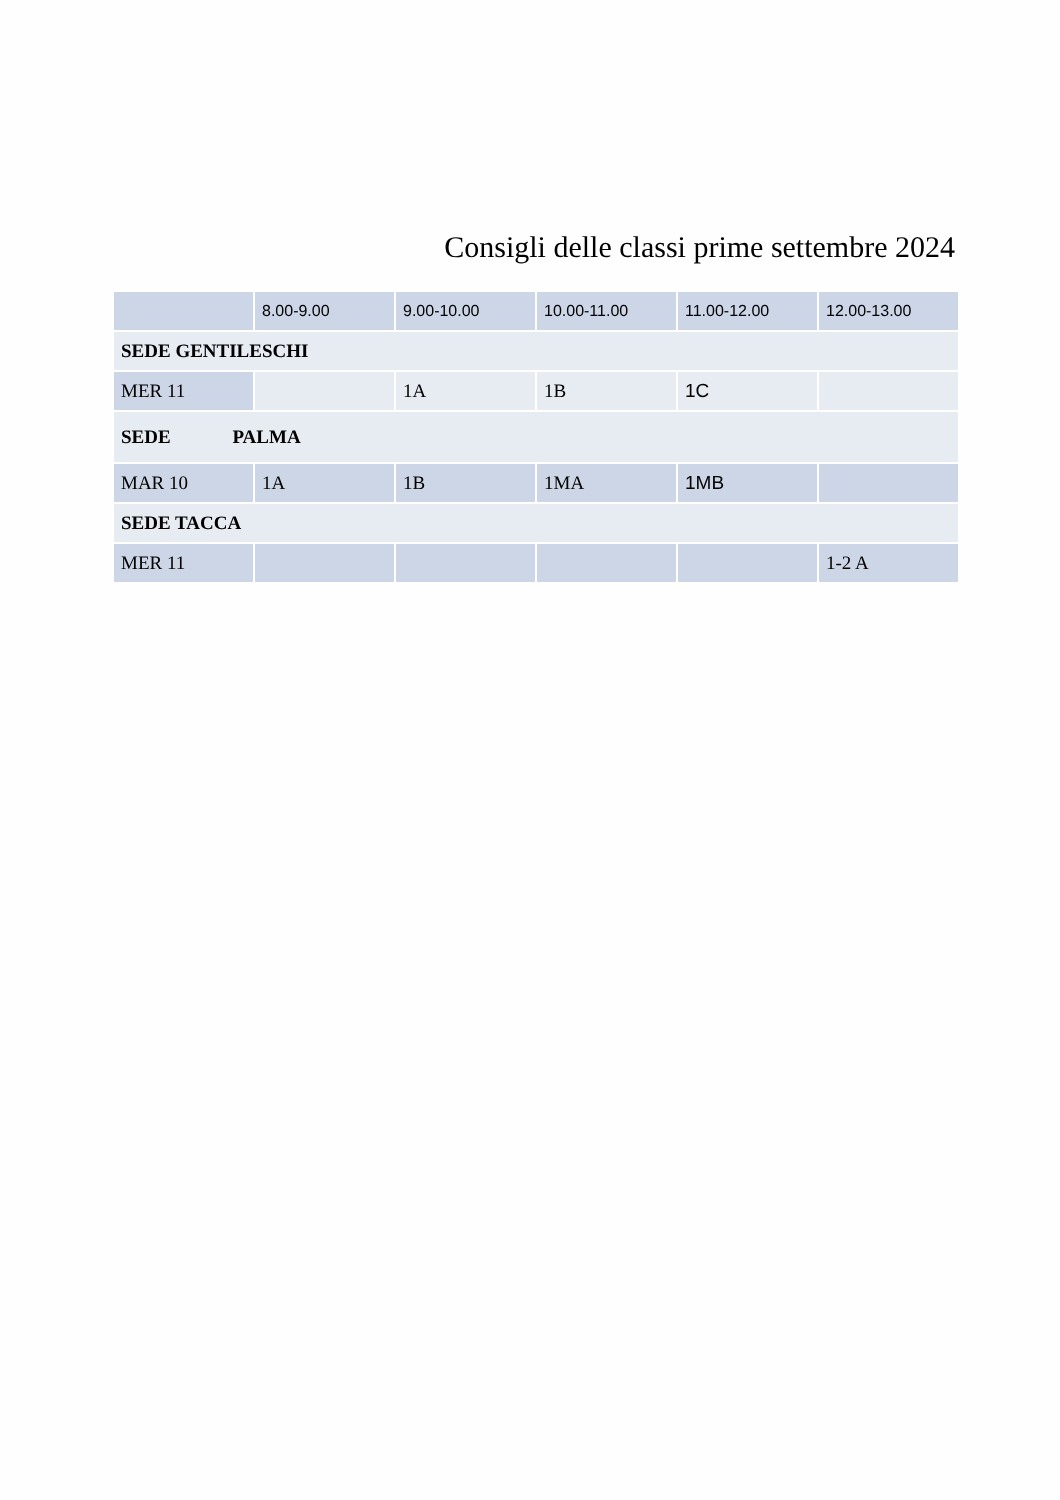Consigli delle classi prime settembre 2024
| | 8.00-9.00 | 9.00-10.00 | 10.00-11.00 | 11.00-12.00 | 12.00-13.00 |
| SEDE GENTILESCHI | | | | | |
| MER 11 | | 1A | 1B | 1C | |
| SEDE PALMA | | | | | |
| MAR 10 | 1A | 1B | 1MA | 1MB | |
| SEDE TACCA | | | | | |
| MER 11 | | | | | 1-2 A |